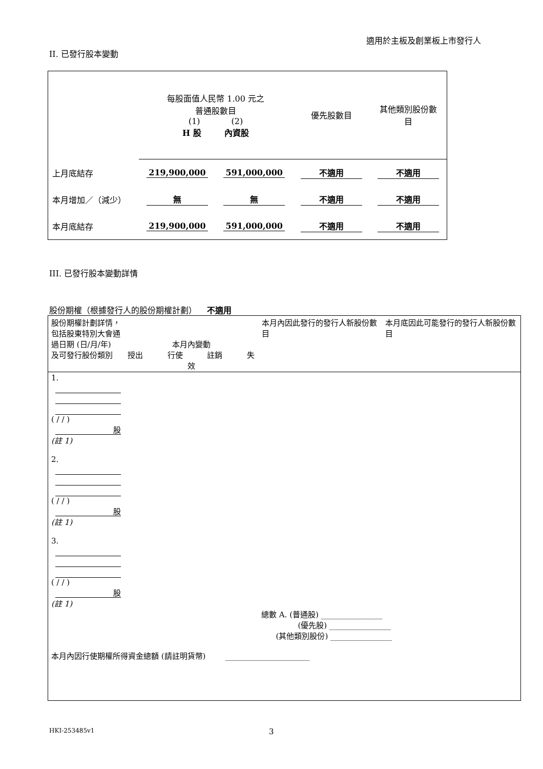適用於主板及創業板上市發行人
II. 已發行股本變動
| | 每股面值人民幣 1.00 元之 普通股數目 (1) (2) H 股 內資股 | | 優先股數目 | 其他類別股份數 目 |
| 上月底結存 | 219,900,000 | 591,000,000 | 不適用 | 不適用 |
| 本月增加／（減少） | 無 | 無 | 不適用 | 不適用 |
| 本月底結存 | 219,900,000 | 591,000,000 | 不適用 | 不適用 |
III. 已發行股本變動詳情
股份期權（根據發行人的股份期權計劃） 不適用
| 股份期權計劃詳情，包括股東特別大會通過日期 (日/月/年) 及可發行股份類別 | 本月內變動 授出 行使 註銷 失效 | 本月內因此發行的發行人新股份數目 | 本月底因此可能發行的發行人新股份數目 |
| 1. ( / / ) 股 (註 1) 2. ( / / ) 股 (註 1) 3. ( / / ) 股 (註 1) 總數 A. (普通股) ________________ (優先股) ________________ (其他類別股份) ________________ 本月內因行使期權所得資金總額 (請註明貨幣) ______________________ | | | |
HKI-253485v1 3